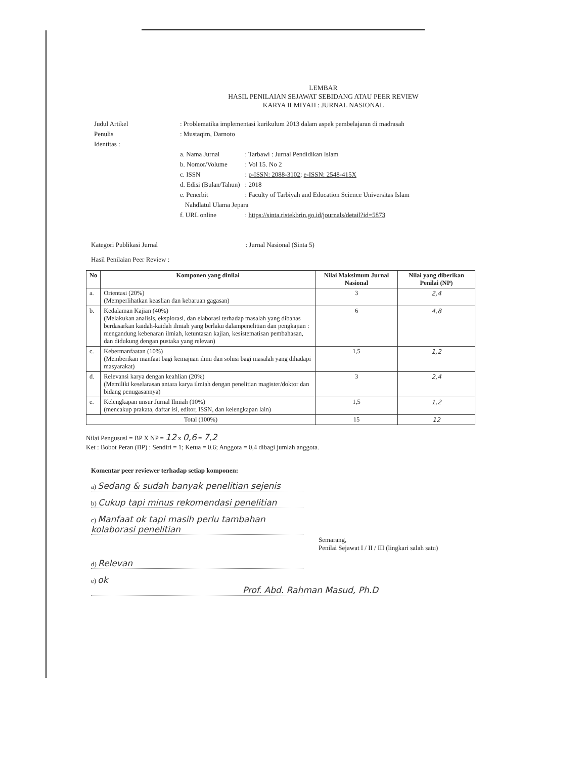LEMBAR
HASIL PENILAIAN SEJAWAT SEBIDANG ATAU PEER REVIEW
KARYA ILMIYAH : JURNAL NASIONAL
| Judul Artikel | : Problematika implementasi kurikulum 2013 dalam aspek pembelajaran di madrasah | |
| Penulis | : Mustaqim, Darnoto | |
| Identitas : | | |
| | a. Nama Jurnal | : Tarbawi : Jurnal Pendidikan Islam |
| | b. Nomor/Volume | : Vol 15. No 2 |
| | c. ISSN | : p-ISSN: 2088-3102 ; e-ISSN: 2548-415X |
| | d. Edisi (Bulan/Tahun) | : 2018 |
| | e. Penerbit | : Faculty of Tarbiyah and Education Science Universitas Islam |
| | Nahdlatul Ulama Jepara | |
| | f. URL online | : https://sinta.ristekbrin.go.id/journals/detail?id=5873 |
Kategori Publikasi Jurnal : Jurnal Nasional (Sinta 5)
Hasil Penilaian Peer Review :
| No | Komponen yang dinilai | Nilai Maksimum Jurnal Nasional | Nilai yang diberikan Penilai (NP) |
| --- | --- | --- | --- |
| a. | Orientasi (20%) (Memperlihatkan keaslian dan kebaruan gagasan) | 3 | 2,4 |
| b. | Kedalaman Kajian (40%) (Melakukan analisis, eksplorasi, dan elaborasi terhadap masalah yang dibahas berdasarkan kaidah-kaidah ilmiah yang berlaku dalampenelitian dan pengkajian : mengandung kebenaran ilmiah, ketuntasan kajian, kesistematisan pembahasan, dan didukung dengan pustaka yang relevan) | 6 | 4,8 |
| c. | Kebermanfaatan (10%) (Memberikan manfaat bagi kemajuan ilmu dan solusi bagi masalah yang dihadapi masyarakat) | 1,5 | 1,2 |
| d. | Relevansi karya dengan keahlian (20%) (Memiliki keselarasan antara karya ilmiah dengan penelitian magister/doktor dan bidang penugasannya) | 3 | 2,4 |
| e. | Kelengkapan unsur Jurnal Ilmiah (10%) (mencakup prakata, daftar isi, editor, ISSN, dan kelengkapan lain) | 1,5 | 1,2 |
| Total (100%) | | 15 | 12 |
Nilai Pengususl = BP X NP = 12 x 0,6 = 7,2
Ket : Bobot Peran (BP) : Sendiri = 1; Ketua = 0.6; Anggota = 0,4 dibagi jumlah anggota.
Komentar peer reviewer terhadap setiap komponen:
a) Sedang & sudah banyak penelitian sejenis
b) Cukup tapi minus rekomendasi penelitian
c) Manfaat ok tapi masih perlu tambahan kolaborasi penelitian
Semarang,
Penilai Sejawat I / II / III (lingkari salah satu)
d) Relevan
e) ok Prof. Abd. Rahman Masud, Ph.D